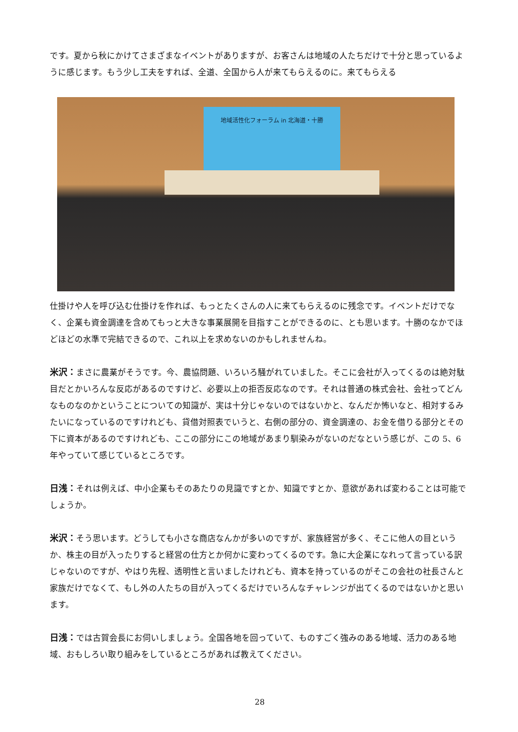です。夏から秋にかけてさまざまなイベントがありますが、お客さんは地域の人たちだけで十分と思っているように感じます。もう少し工夫をすれば、全道、全国から人が来てもらえるのに。来てもらえる
地域活性化フォーラム in 北海道・十勝
仕掛けや人を呼び込む仕掛けを作れば、もっとたくさんの人に来てもらえるのに残念です。イベントだけでなく、企業も資金調達を含めてもっと大きな事業展開を目指すことができるのに、とも思います。十勝のなかでほどほどの水準で完結できるので、これ以上を求めないのかもしれませんね。
米沢：まさに農業がそうです。今、農協問題、いろいろ騒がれていました。そこに会社が入ってくるのは絶対駄目だとかいろんな反応があるのですけど、必要以上の拒否反応なのです。それは普通の株式会社、会社ってどんなものなのかということについての知識が、実は十分じゃないのではないかと、なんだか怖いなと、相対するみたいになっているのですけれども、貸借対照表でいうと、右側の部分の、資金調達の、お金を借りる部分とその下に資本があるのですけれども、ここの部分にこの地域があまり馴染みがないのだなという感じが、この 5、6 年やっていて感じているところです。
日浅：それは例えば、中小企業もそのあたりの見識ですとか、知識ですとか、意欲があれば変わることは可能でしょうか。
米沢：そう思います。どうしても小さな商店なんかが多いのですが、家族経営が多く、そこに他人の目というか、株主の目が入ったりすると経営の仕方とか何かに変わってくるのです。急に大企業になれって言っている訳じゃないのですが、やはり先程、透明性と言いましたけれども、資本を持っているのがそこの会社の社長さんと家族だけでなくて、もし外の人たちの目が入ってくるだけでいろんなチャレンジが出てくるのではないかと思います。
日浅：では古賀会長にお伺いしましょう。全国各地を回っていて、ものすごく強みのある地域、活力のある地域、おもしろい取り組みをしているところがあれば教えてください。
28